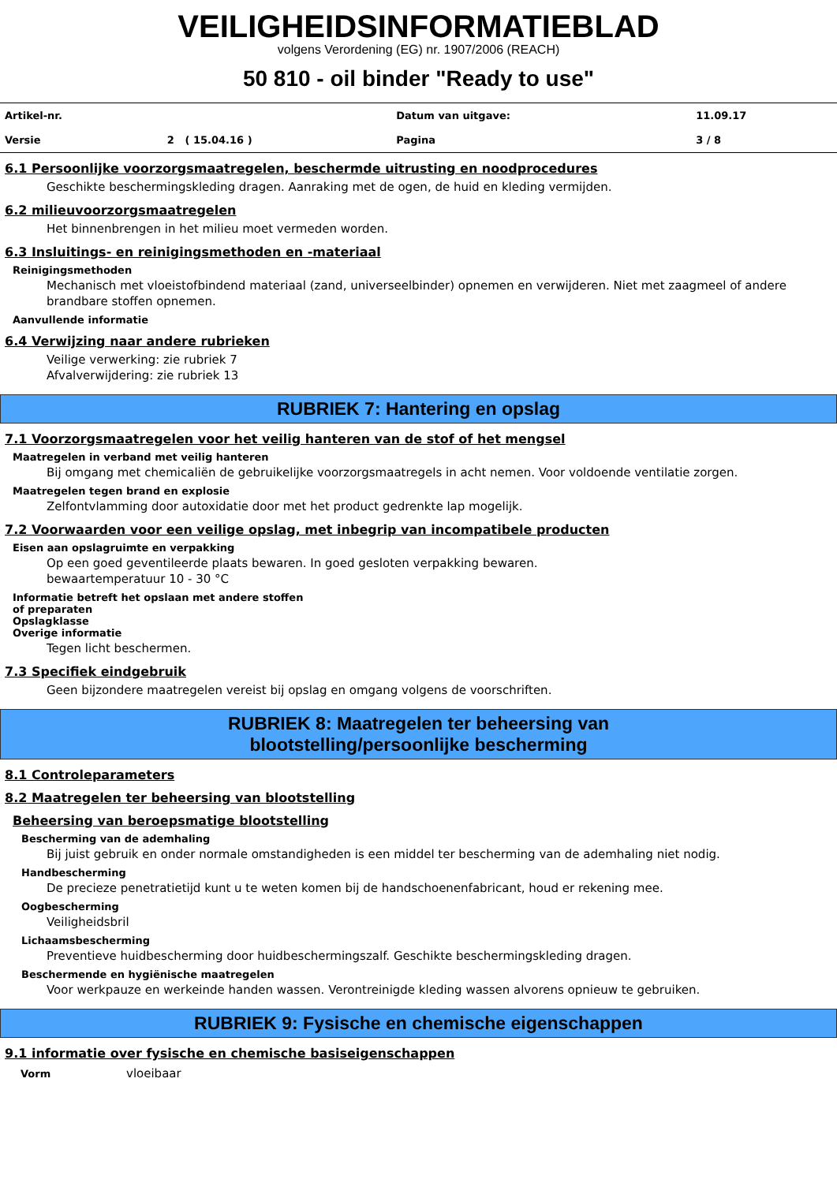VEILIGHEIDSINFORMATIEBLAD
volgens Verordening (EG) nr. 1907/2006 (REACH)
50 810 - oil binder "Ready to use"
| Artikel-nr. | | Datum van uitgave: | 11.09.17 |
| Versie | 2 ( 15.04.16 ) | Pagina | 3 / 8 |
6.1 Persoonlijke voorzorgsmaatregelen, beschermde uitrusting en noodprocedures
Geschikte beschermingskleding dragen. Aanraking met de ogen, de huid en kleding vermijden.
6.2 milieuvoorzorgsmaatregelen
Het binnenbrengen in het milieu moet vermeden worden.
6.3 Insluitings- en reinigingsmethoden en -materiaal
Reinigingsmethoden
Mechanisch met vloeistofbindend materiaal (zand, universeelbinder) opnemen en verwijderen. Niet met zaagmeel of andere brandbare stoffen opnemen.
Aanvullende informatie
6.4 Verwijzing naar andere rubrieken
Veilige verwerking: zie rubriek 7
Afvalverwijdering: zie rubriek 13
RUBRIEK 7: Hantering en opslag
7.1 Voorzorgsmaatregelen voor het veilig hanteren van de stof of het mengsel
Maatregelen in verband met veilig hanteren
Bij omgang met chemicaliën de gebruikelijke voorzorgsmaatregels in acht nemen. Voor voldoende ventilatie zorgen.
Maatregelen tegen brand en explosie
Zelfontvlamming door autoxidatie door met het product gedrenkte lap mogelijk.
7.2 Voorwaarden voor een veilige opslag, met inbegrip van incompatibele producten
Eisen aan opslagruimte en verpakking
Op een goed geventileerde plaats bewaren. In goed gesloten verpakking bewaren.
bewaartemperatuur 10 - 30 °C
Informatie betreft het opslaan met andere stoffen
of preparaten
Opslagklasse
Overige informatie
Tegen licht beschermen.
7.3 Specifiek eindgebruik
Geen bijzondere maatregelen vereist bij opslag en omgang volgens de voorschriften.
RUBRIEK 8: Maatregelen ter beheersing van
blootstelling/persoonlijke bescherming
8.1 Controleparameters
8.2 Maatregelen ter beheersing van blootstelling
Beheersing van beroepsmatige blootstelling
Bescherming van de ademhaling
Bij juist gebruik en onder normale omstandigheden is een middel ter bescherming van de ademhaling niet nodig.
Handbescherming
De precieze penetratietijd kunt u te weten komen bij de handschoenenfabricant, houd er rekening mee.
Oogbescherming
Veiligheidsbril
Lichaamsbescherming
Preventieve huidbescherming door huidbeschermingszalf. Geschikte beschermingskleding dragen.
Beschermende en hygiënische maatregelen
Voor werkpauze en werkeinde handen wassen. Verontreinigde kleding wassen alvorens opnieuw te gebruiken.
RUBRIEK 9: Fysische en chemische eigenschappen
9.1 informatie over fysische en chemische basiseigenschappen
| Vorm | vloeibaar |